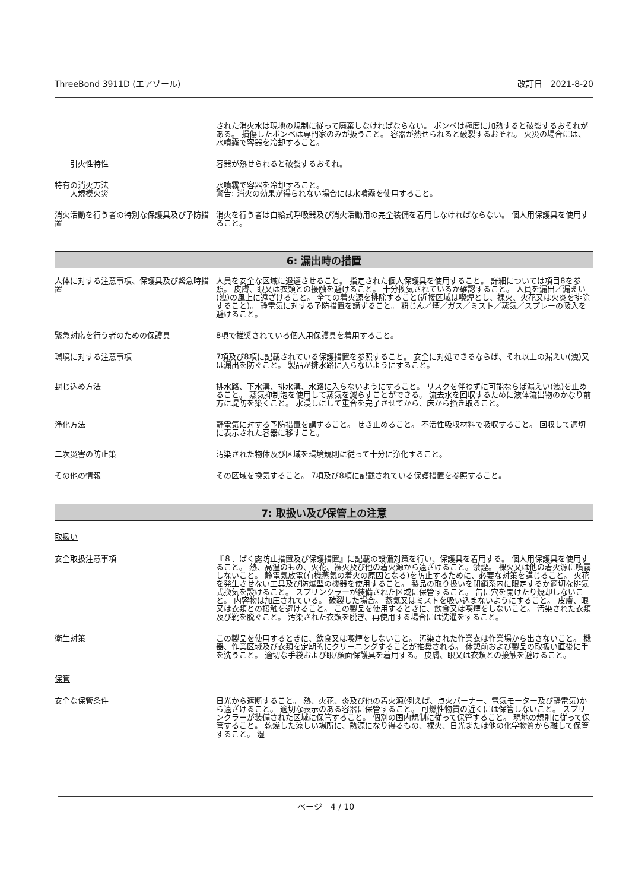ThreeBond 3911D (エアゾール) 改訂日　2021-8-20
された消火水は現地の規制に従って廃棄しなければならない。 ボンベは極度に加熱すると破裂するおそれがある。 損傷したボンベは専門家のみが扱うこと。 容器が熱せられると破裂するおそれ。 火災の場合には、水噴霧で容器を冷却すること。
　　引火性特性 容器が熱せられると破裂するおそれ。
特有の消火方法
　　大規模火災
水噴霧で容器を冷却すること。
警告: 消火の効果が得られない場合には水噴霧を使用すること。
消火活動を行う者の特別な保護具及び予防措置
消火を行う者は自給式呼吸器及び消火活動用の完全装備を着用しなければならない。 個人用保護具を使用すること。
6: 漏出時の措置
人体に対する注意事項、保護具及び緊急時措置
人員を安全な区域に退避させること。 指定された個人保護具を使用すること。 詳細については項目8を参照。 皮膚、眼又は衣類との接触を避けること。 十分換気されているか確認すること。 人員を漏出／漏えい(洩)の風上に遠ざけること。 全ての着火源を排除すること(近接区域は喫煙とし、裸火、火花又は火炎を排除すること)。 静電気に対する予防措置を講ずること。 粉じん／煙／ガス／ミスト／蒸気／スプレーの吸入を避けること。
緊急対応を行う者のための保護具 8項で推奨されている個人用保護具を着用すること。
環境に対する注意事項 7項及び8項に記載されている保護措置を参照すること。 安全に対処できるならば、それ以上の漏えい(洩)又は漏出を防ぐこと。 製品が排水路に入らないようにすること。
封じ込め方法 排水路、下水溝、排水溝、水路に入らないようにすること。 リスクを伴わずに可能ならば漏えい(洩)を止めること。 蒸気抑制泡を使用して蒸気を減らすことができる。 流去水を回収するために液体流出物のかなり前方に堤防を築くこと。 水浸しにして重合を完了させてから、床から掻き取ること。
浄化方法 静電気に対する予防措置を講ずること。 せき止めること。 不活性吸収材料で吸収すること。 回収して適切に表示された容器に移すこと。
二次災害の防止策 汚染された物体及び区域を環境規則に従って十分に浄化すること。
その他の情報 その区域を換気すること。 7項及び8項に記載されている保護措置を参照すること。
7: 取扱い及び保管上の注意
取扱い
安全取扱注意事項 『８．ばく露防止措置及び保護措置』に記載の設備対策を行い、保護具を着用する。 個人用保護具を使用すること。 熱、高温のもの、火花、裸火及び他の着火源から遠ざけること。禁煙。 裸火又は他の着火源に噴霧しないこと。 静電気放電(有機蒸気の着火の原因となる)を防止するために、必要な対策を講じること。 火花を発生させない工具及び防爆型の機器を使用すること。 製品の取り扱いを閉鎖系内に限定するか適切な排気式換気を設けること。 スプリンクラーが装備された区域に保管すること。 缶に穴を開けたり焼却しないこと。 内容物は加圧されている。 破裂した場合。 蒸気又はミストを吸い込まないようにすること。 皮膚、眼又は衣類との接触を避けること。 この製品を使用するときに、飲食又は喫煙をしないこと。 汚染された衣類及び靴を脱ぐこと。 汚染された衣類を脱ぎ、再使用する場合には洗濯をすること。
衛生対策 この製品を使用するときに、飲食又は喫煙をしないこと。 汚染された作業衣は作業場から出さないこと。 機器、作業区域及び衣類を定期的にクリーニングすることが推奨される。 休憩前および製品の取扱い直後に手を洗うこと。 適切な手袋および眼/顔面保護具を着用する。 皮膚、眼又は衣類との接触を避けること。
保管
安全な保管条件 日光から遮断すること。 熱、火花、炎及び他の着火源(例えば、点火バーナー、電気モーター及び静電気)から遠ざけること。 適切な表示のある容器に保管すること。 可燃性物質の近くには保管しないこと。 スプリンクラーが装備された区域に保管すること。 個別の国内規制に従って保管すること。 現地の規則に従って保管すること。 乾燥した涼しい場所に、熱源になり得るもの、裸火、日光または他の化学物質から離して保管すること。 湿
ページ　4 / 10